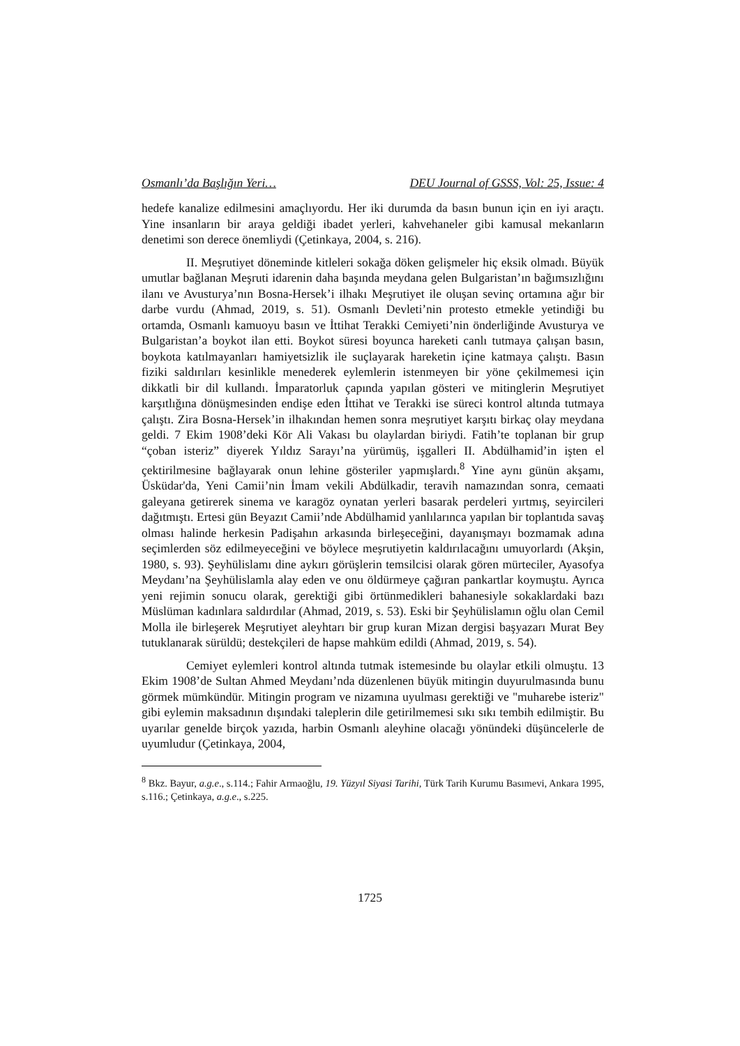Osmanlı’da Başlığın Yeri… DEU Journal of GSSS, Vol: 25, Issue: 4
hedefe kanalize edilmesini amaçlıyordu. Her iki durumda da basın bunun için en iyi araçtı. Yine insanların bir araya geldiği ibadet yerleri, kahvehaneler gibi kamusal mekanların denetimi son derece önemliydi (Çetinkaya, 2004, s. 216).
II. Meşrutiyet döneminde kitleleri sokağa döken gelişmeler hiç eksik olmadı. Büyük umutlar bağlanan Meşruti idarenin daha başında meydana gelen Bulgaristan’ın bağımsızlığını ilanı ve Avusturya’nın Bosna-Hersek’i ilhakı Meşrutiyet ile oluşan sevinç ortamına ağır bir darbe vurdu (Ahmad, 2019, s. 51). Osmanlı Devleti’nin protesto etmekle yetindiği bu ortamda, Osmanlı kamuoyu basın ve İttihat Terakki Cemiyeti’nin önderliğinde Avusturya ve Bulgaristan’a boykot ilan etti. Boykot süresi boyunca hareketi canlı tutmaya çalışan basın, boykota katılmayanları hamiyetsizlik ile suçlayarak hareketin içine katmaya çalıştı. Basın fiziki saldırıları kesinlikle menederek eylemlerin istenmeyen bir yöne çekilmemesi için dikkatli bir dil kullandı. İmparatorluk çapında yapılan gösteri ve mitinglerin Meşrutiyet karşıtlığına dönüşmesinden endişe eden İttihat ve Terakki ise süreci kontrol altında tutmaya çalıştı. Zira Bosna-Hersek’in ilhakından hemen sonra meşrutiyet karşıtı birkaç olay meydana geldi. 7 Ekim 1908’deki Kör Ali Vakası bu olaylardan biriydi. Fatih’te toplanan bir grup “çoban isteriz” diyerek Yıldız Sarayı’na yürümüş, işgalleri II. Abdülhamid’in işten el çektirilmesine bağlayarak onun lehine gösteriler yapmışlardı.<sup>8</sup> Yine aynı günün akşamı, Üsküdar'da, Yeni Camii’nin İmam vekili Abdülkadir, teravih namazından sonra, cemaati galeyana getirerek sinema ve karagöz oynatan yerleri basarak perdeleri yırtmış, seyircileri dağıtmıştı. Ertesi gün Beyazıt Camii’nde Abdülhamid yanlılarınca yapılan bir toplantıda savaş olması halinde herkesin Padişahın arkasında birleşeceğini, dayanışmayı bozmamak adına seçimlerden söz edilmeyeceğini ve böylece meşrutiyetin kaldırılacağını umuyorlardı (Akşin, 1980, s. 93). Şeyhülislamı dine aykırı görüşlerin temsilcisi olarak gören mürteciler, Ayasofya Meydanı’na Şeyhülislamla alay eden ve onu öldürmeye çağıran pankartlar koymuştu. Ayrıca yeni rejimin sonucu olarak, gerektiği gibi örtünmedikleri bahanesiyle sokaklardaki bazı Müslüman kadınlara saldırdılar (Ahmad, 2019, s. 53). Eski bir Şeyhülislamın oğlu olan Cemil Molla ile birleşerek Meşrutiyet aleyhtarı bir grup kuran Mizan dergisi başyazarı Murat Bey tutuklanarak sürüldü; destekçileri de hapse mahküm edildi (Ahmad, 2019, s. 54).
Cemiyet eylemleri kontrol altında tutmak istemesinde bu olaylar etkili olmuştu. 13 Ekim 1908’de Sultan Ahmed Meydanı’nda düzenlenen büyük mitingin duyurulmasında bunu görmek mümkündür. Mitingin program ve nizamına uyulması gerektiği ve "muharebe isteriz" gibi eylemin maksadının dışındaki taleplerin dile getirilmemesi sıkı sıkı tembih edilmiştir. Bu uyarılar genelde birçok yazıda, harbin Osmanlı aleyhine olacağı yönündeki düşüncelerle de uyumludur (Çetinkaya, 2004,
<sup>8</sup> Bkz. Bayur, a.g.e., s.114.; Fahir Armaoğlu, 19. Yüzyıl Siyasi Tarihi, Türk Tarih Kurumu Basımevi, Ankara 1995, s.116.; Çetinkaya, a.g.e., s.225.
1725